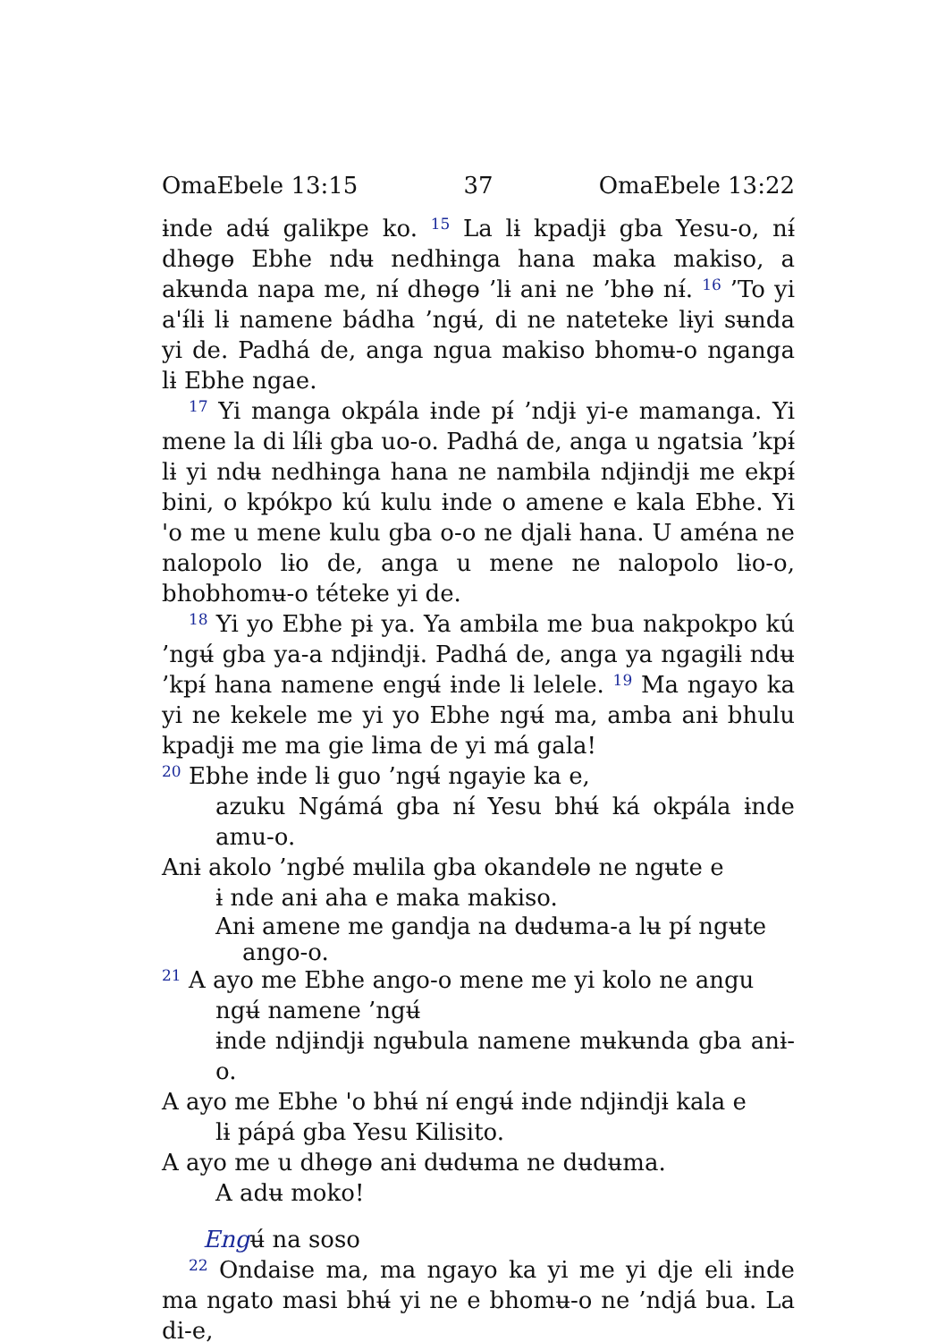OmaEbele 13:15 37 OmaEbele 13:22
ɨnde adʉ́ galikpe ko. <sup>15</sup> La lɨ kpadjɨ gba Yesu-o, nɨ́ dhɵgɵ Ebhe ndʉ nedhɨnga hana maka makiso, a akʉnda napa me, nɨ́ dhɵgɵ ’lɨ anɨ ne ’bhɵ nɨ́. <sup>16</sup> ’To yi a'ɨ́lɨ lɨ namene bádha ’ngʉ́, di ne nateteke lɨyi sʉnda yi de. Padhá de, anga ngua makiso bhomʉ-o nganga lɨ Ebhe ngae.
<sup>17</sup> Yi manga okpála ɨnde pɨ́ ’ndjɨ yi-e mamanga. Yi mene la di lɨ́lɨ gba uo-o. Padhá de, anga u ngatsia ’kpɨ́ lɨ yi ndʉ nedhɨnga hana ne nambɨla ndjɨndjɨ me ekpɨ́ bini, o kpókpo kú kulu ɨnde o amene e kala Ebhe. Yi 'o me u mene kulu gba o-o ne djalɨ hana. U aména ne nalopolo lɨo de, anga u mene ne nalopolo lɨo-o, bhobhomʉ-o téteke yi de.
<sup>18</sup> Yi yo Ebhe pɨ ya. Ya ambɨla me bua nakpokpo kú ’ngʉ́ gba ya-a ndjɨndjɨ. Padhá de, anga ya ngagɨlɨ ndʉ ’kpɨ́ hana namene engʉ́ ɨnde lɨ lelele. <sup>19</sup> Ma ngayo ka yi ne kekele me yi yo Ebhe ngʉ́ ma, amba anɨ bhulu kpadjɨ me ma gie lɨma de yi má gala!
<sup>20</sup> Ebhe ɨnde lɨ guo ’ngʉ́ ngayie ka e,
azuku Ngámá gba nɨ́ Yesu bhʉ́ ká okpála ɨnde amu-o.
Anɨ akolo ’ngbé mʉlila gba okandɵlɵ ne ngʉte e
ɨ nde anɨ aha e maka makiso.
Anɨ amene me gandja na dʉdʉma-a lʉ pɨ́ ngʉte
ango-o.
<sup>21</sup> A ayo me Ebhe ango-o mene me yi kolo ne angu
ngʉ́ namene ’ngʉ́
ɨnde ndjɨndjɨ ngʉbula namene mʉkʉnda gba anɨ-o.
A ayo me Ebhe 'o bhʉ́ nɨ́ engʉ́ ɨnde ndjɨndjɨ kala e
lɨ pápá gba Yesu Kilisito.
A ayo me u dhɵgɵ anɨ dʉdʉma ne dʉdʉma.
A adʉ moko!
Engʉ́ na soso
<sup>22</sup> Ondaise ma, ma ngayo ka yi me yi dje eli ɨnde ma ngato masi bhʉ́ yi ne e bhomʉ-o ne ’ndjá bua. La di-e,